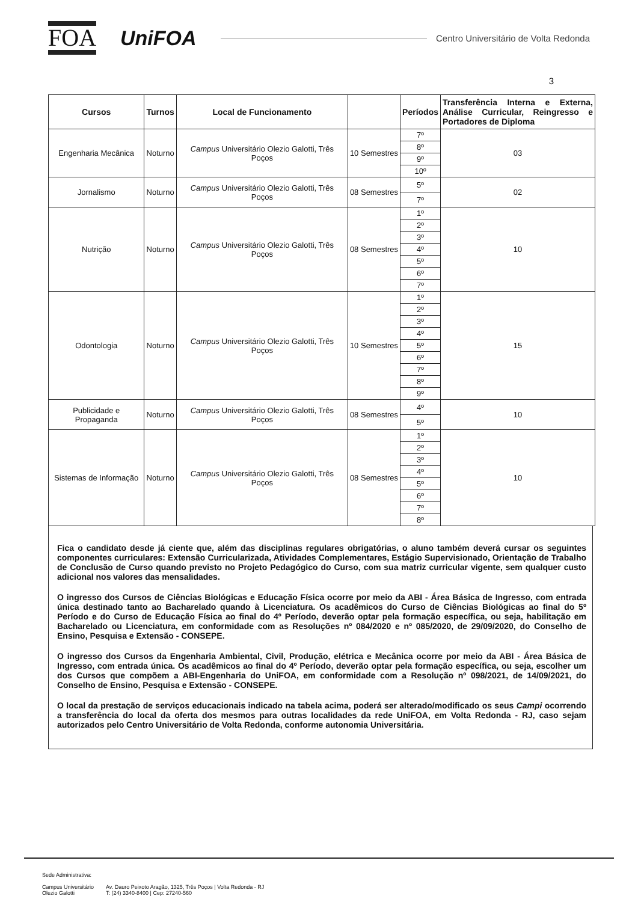FOA
UniFOA
Centro Universitário de Volta Redonda
3
| Cursos | Turnos | Local de Funcionamento | | Períodos | Transferência Interna e Externa, Análise Curricular, Reingresso e Portadores de Diploma |
| --- | --- | --- | --- | --- | --- |
| Engenharia Mecânica | Noturno | Campus Universitário Olezio Galotti, Três Poços | 10 Semestres | 7º | 03 |
| | | | | 8º | |
| | | | | 9º | |
| | | | | 10º | |
| Jornalismo | Noturno | Campus Universitário Olezio Galotti, Três Poços | 08 Semestres | 5º | 02 |
| | | | | 7º | |
| Nutrição | Noturno | Campus Universitário Olezio Galotti, Três Poços | 08 Semestres | 1º | 10 |
| | | | | 2º | |
| | | | | 3º | |
| | | | | 4º | |
| | | | | 5º | |
| | | | | 6º | |
| | | | | 7º | |
| Odontologia | Noturno | Campus Universitário Olezio Galotti, Três Poços | 10 Semestres | 1º | 15 |
| | | | | 2º | |
| | | | | 3º | |
| | | | | 4º | |
| | | | | 5º | |
| | | | | 6º | |
| | | | | 7º | |
| | | | | 8º | |
| | | | | 9º | |
| Publicidade e Propaganda | Noturno | Campus Universitário Olezio Galotti, Três Poços | 08 Semestres | 4º | 10 |
| | | | | 5º | |
| Sistemas de Informação | Noturno | Campus Universitário Olezio Galotti, Três Poços | 08 Semestres | 1º | 10 |
| | | | | 2º | |
| | | | | 3º | |
| | | | | 4º | |
| | | | | 5º | |
| | | | | 6º | |
| | | | | 7º | |
| | | | | 8º | |
Fica o candidato desde já ciente que, além das disciplinas regulares obrigatórias, o aluno também deverá cursar os seguintes componentes curriculares: Extensão Curricularizada, Atividades Complementares, Estágio Supervisionado, Orientação de Trabalho de Conclusão de Curso quando previsto no Projeto Pedagógico do Curso, com sua matriz curricular vigente, sem qualquer custo adicional nos valores das mensalidades.
O ingresso dos Cursos de Ciências Biológicas e Educação Física ocorre por meio da ABI - Área Básica de Ingresso, com entrada única destinado tanto ao Bacharelado quando à Licenciatura. Os acadêmicos do Curso de Ciências Biológicas ao final do 5º Período e do Curso de Educação Física ao final do 4º Período, deverão optar pela formação específica, ou seja, habilitação em Bacharelado ou Licenciatura, em conformidade com as Resoluções nº 084/2020 e nº 085/2020, de 29/09/2020, do Conselho de Ensino, Pesquisa e Extensão - CONSEPE.
O ingresso dos Cursos da Engenharia Ambiental, Civil, Produção, elétrica e Mecânica ocorre por meio da ABI - Área Básica de Ingresso, com entrada única. Os acadêmicos ao final do 4º Período, deverão optar pela formação específica, ou seja, escolher um dos Cursos que compõem a ABI-Engenharia do UniFOA, em conformidade com a Resolução nº 098/2021, de 14/09/2021, do Conselho de Ensino, Pesquisa e Extensão - CONSEPE.
O local da prestação de serviços educacionais indicado na tabela acima, poderá ser alterado/modificado os seus Campi ocorrendo a transferência do local da oferta dos mesmos para outras localidades da rede UniFOA, em Volta Redonda - RJ, caso sejam autorizados pelo Centro Universitário de Volta Redonda, conforme autonomia Universitária.
Sede Administrativa:
Campus Universitário
Olezio Galotti
Av. Dauro Peixoto Aragão, 1325, Três Poços | Volta Redonda - RJ
T: (24) 3340-8400 | Cep: 27240-560